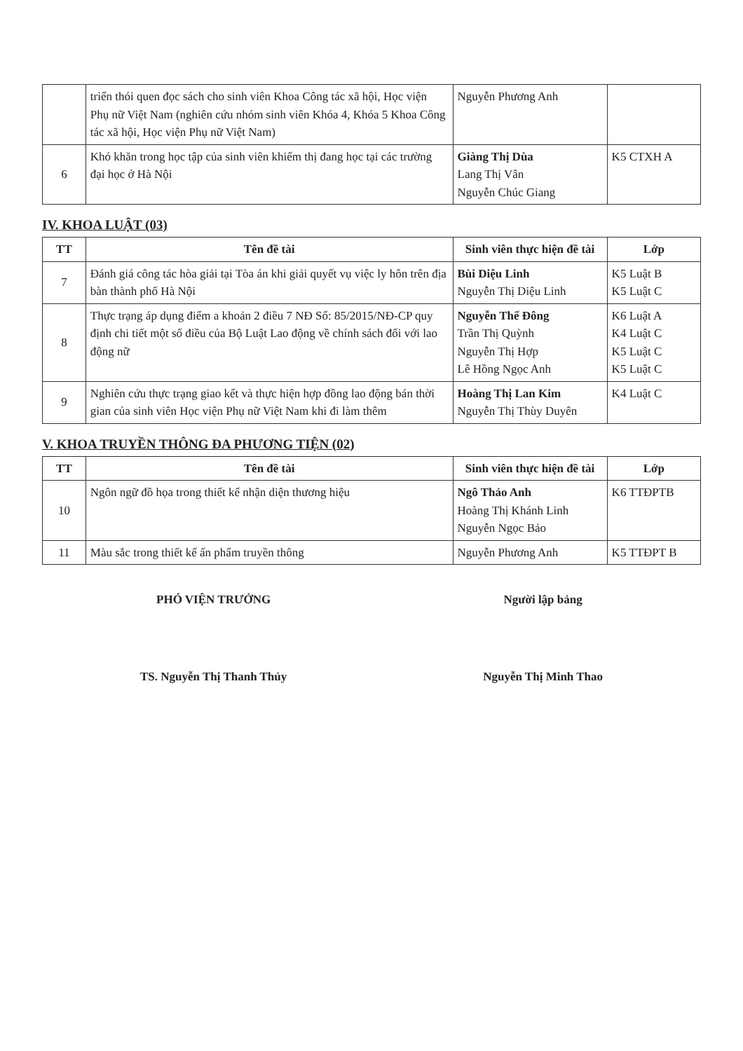| | triển thói quen đọc sách cho sinh viên Khoa Công tác xã hội, Học viện Phụ nữ Việt Nam (nghiên cứu nhóm sinh viên Khóa 4, Khóa 5 Khoa Công tác xã hội, Học viện Phụ nữ Việt Nam) | Nguyễn Phương Anh | |
| 6 | Khó khăn trong học tập của sinh viên khiếm thị đang học tại các trường đại học ở Hà Nội | Giàng Thị Dùa Lang Thị Vân Nguyễn Chúc Giang | K5 CTXH A |
IV. KHOA LUẬT (03)
| TT | Tên đề tài | Sinh viên thực hiện đề tài | Lớp |
| --- | --- | --- | --- |
| 7 | Đánh giá công tác hòa giải tại Tòa án khi giải quyết vụ việc ly hôn trên địa bàn thành phố Hà Nội | Bùi Diệu Linh Nguyễn Thị Diệu Linh | K5 Luật B K5 Luật C |
| 8 | Thực trạng áp dụng điểm a khoản 2 điều 7 NĐ Số: 85/2015/NĐ-CP quy định chi tiết một số điều của Bộ Luật Lao động về chính sách đối với lao động nữ | Nguyễn Thế Đông Trần Thị Quỳnh Nguyễn Thị Hợp Lê Hồng Ngọc Anh | K6 Luật A K4 Luật C K5 Luật C K5 Luật C |
| 9 | Nghiên cứu thực trạng giao kết và thực hiện hợp đồng lao động bán thời gian của sinh viên Học viện Phụ nữ Việt Nam khi đi làm thêm | Hoàng Thị Lan Kim Nguyễn Thị Thùy Duyên | K4 Luật C |
V. KHOA TRUYỀN THÔNG ĐA PHƯƠNG TIỆN (02)
| TT | Tên đề tài | Sinh viên thực hiện đề tài | Lớp |
| --- | --- | --- | --- |
| 10 | Ngôn ngữ đồ họa trong thiết kế nhận diện thương hiệu | Ngô Thảo Anh Hoàng Thị Khánh Linh Nguyễn Ngọc Bảo | K6 TTĐPTB |
| 11 | Màu sắc trong thiết kế ấn phẩm truyền thông | Nguyễn Phương Anh | K5 TTĐPT B |
PHÓ VIỆN TRƯỞNG
TS. Nguyễn Thị Thanh Thủy
Người lập bảng
Nguyễn Thị Minh Thao